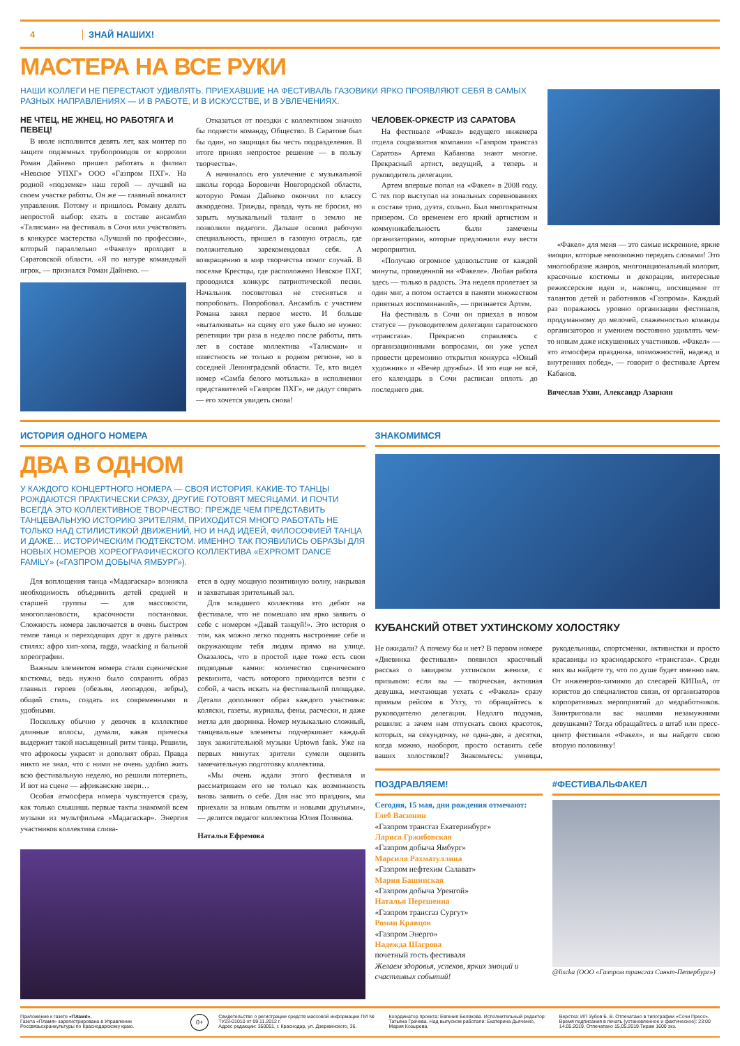4 ЗНАЙ НАШИХ!
МАСТЕРА НА ВСЕ РУКИ
НАШИ КОЛЛЕГИ НЕ ПЕРЕСТАЮТ УДИВЛЯТЬ. ПРИЕХАВШИЕ НА ФЕСТИВАЛЬ ГАЗОВИКИ ЯРКО ПРОЯВЛЯЮТ СЕБЯ В САМЫХ РАЗНЫХ НАПРАВЛЕНИЯХ — И В РАБОТЕ, И В ИСКУССТВЕ, И В УВЛЕЧЕНИЯХ.
НЕ ЧТЕЦ, НЕ ЖНЕЦ, НО РАБОТЯГА И ПЕВЕЦ!
В июле исполнится девять лет, как монтер по защите подземных трубопроводов от коррозии Роман Дайнеко пришел работать в филиал «Невское УПХГ» ООО «Газпром ПХГ». На родной «подземке» наш герой — лучший на своем участке работы. Он же — главный вокалист управления. Потому и пришлось Роману делать непростой выбор: ехать в составе ансамбля «Талисман» на фестиваль в Сочи или участвовать в конкурсе мастерства «Лучший по профессии», который параллельно «Факелу» проходит в Саратовской области. «Я по натуре командный игрок, — признался Роман Дайнеко. —
Отказаться от поездки с коллективом значило бы подвести команду, Общество. В Саратове был бы один, но защищал бы честь подразделения. В итоге принял непростое решение — в пользу творчества».
А начиналось его увлечение с музыкальной школы города Боровичи Новгородской области, которую Роман Дайнеко окончил по классу аккордеона. Трижды, правда, чуть не бросил, но зарыть музыкальный талант в землю не позволили педагоги. Дальше освоил рабочую специальность, пришел в газовую отрасль, где положительно зарекомендовал себя. А возвращению в мир творчества помог случай. В поселке Крестцы, где расположено Невское ПХГ, проводился конкурс патриотической песни. Начальник посоветовал не стесняться и попробовать. Попробовал. Ансамбль с участием Романа занял первое место. И больше «выталкивать» на сцену его уже было не нужно: репетиции три раза в неделю после работы, пять лет в составе коллектива «Талисман» и известность не только в родном регионе, но в соседней Ленинградской области. Те, кто видел номер «Самба белого мотылька» в исполнении представителей «Газпром ПХГ», не дадут соврать — его хочется увидеть снова!
ЧЕЛОВЕК-ОРКЕСТР ИЗ САРАТОВА
На фестивале «Факел» ведущего инженера отдела соцразвития компании «Газпром трансгаз Саратов» Артема Кабанова знают многие. Прекрасный артист, ведущий, а теперь и руководитель делегации.
Артем впервые попал на «Факел» в 2008 году. С тех пор выступал на зональных соревнованиях в составе трио, дуэта, сольно. Был многократным призером. Со временем его яркий артистизм и коммуникабельность были замечены организаторами, которые предложили ему вести мероприятия.
«Получаю огромное удовольствие от каждой минуты, проведенной на «Факеле». Любая работа здесь — только в радость. Эта неделя пролетает за один миг, а потом остается в памяти множеством приятных воспоминаний», — признается Артем.
На фестиваль в Сочи он приехал в новом статусе — руководителем делегации саратовского «трансгаза». Прекрасно справляясь с организационными вопросами, он уже успел провести церемонию открытия конкурса «Юный художник» и «Вечер дружбы». И это еще не всё, его календарь в Сочи расписан вплоть до последнего дня.
«Факел» для меня — это самые искренние, яркие эмоции, которые невозможно передать словами! Это многообразие жанров, многонациональный колорит, красочные костюмы и декорации, интересные режиссерские идеи и, наконец, восхищение от талантов детей и работников «Газпрома». Каждый раз поражаюсь уровню организации фестиваля, продуманному до мелочей, слаженностью команды организаторов и умением постоянно удивлять чем-то новым даже искушенных участников. «Факел» — это атмосфера праздника, возможностей, надежд и внутренних побед», — говорит о фестивале Артем Кабанов.
Вячеслав Ухин, Александр Азаркин
ИСТОРИЯ ОДНОГО НОМЕРА
ДВА В ОДНОМ
У КАЖДОГО КОНЦЕРТНОГО НОМЕРА — СВОЯ ИСТОРИЯ. КАКИЕ-ТО ТАНЦЫ РОЖДАЮТСЯ ПРАКТИЧЕСКИ СРАЗУ, ДРУГИЕ ГОТОВЯТ МЕСЯЦАМИ. И ПОЧТИ ВСЕГДА ЭТО КОЛЛЕКТИВНОЕ ТВОРЧЕСТВО: ПРЕЖДЕ ЧЕМ ПРЕДСТАВИТЬ ТАНЦЕВАЛЬНУЮ ИСТОРИЮ ЗРИТЕЛЯМ, ПРИХОДИТСЯ МНОГО РАБОТАТЬ НЕ ТОЛЬКО НАД СТИЛИСТИКОЙ ДВИЖЕНИЙ, НО И НАД ИДЕЕЙ, ФИЛОСОФИЕЙ ТАНЦА И ДАЖЕ… ИСТОРИЧЕСКИМ ПОДТЕКСТОМ. ИМЕННО ТАК ПОЯВИЛИСЬ ОБРАЗЫ ДЛЯ НОВЫХ НОМЕРОВ ХОРЕОГРАФИЧЕСКОГО КОЛЛЕКТИВА «EXPROMT DANCE FAMILY» («ГАЗПРОМ ДОБЫЧА ЯМБУРГ»).
Для воплощения танца «Мадагаскар» возникла необходимость объединить детей средней и старшей группы — для массовости, многоплановости, красочности постановки. Сложность номера заключается в очень быстром темпе танца и переходящих друг в друга разных стилях: афро хип-хопа, ragga, waacking и бальной хореографии.
Важным элементом номера стали сценические костюмы, ведь нужно было сохранить образ главных героев (обезьян, леопардов, зебры), общий стиль, создать их современными и удобными.
Поскольку обычно у девочек в коллективе длинные волосы, думали, какая прическа выдержит такой насыщенный ритм танца. Решили, что афрокосы украсят и дополнят образ. Правда никто не знал, что с ними не очень удобно жить всю фестивальную неделю, но решили потерпеть. И вот на сцене — африканские звери…
Особая атмосфера номера чувствуется сразу, как только слышишь первые такты знакомой всем музыки из мультфильма «Мадагаскар». Энергия участников коллектива слива-
ется в одну мощную позитивную волну, накрывая и захватывая зрительный зал.
Для младшего коллектива это дебют на фестивале, что не помешало им ярко заявить о себе с номером «Давай танцуй!». Это история о том, как можно легко поднять настроение себе и окружающим тебя людям прямо на улице. Оказалось, что в простой идее тоже есть свои подводные камни: количество сценического реквизита, часть которого приходится везти с собой, а часть искать на фестивальной площадке. Детали дополняют образ каждого участника: коляски, газеты, журналы, фены, расчески, и даже метла для дворника. Номер музыкально сложный, танцевальные элементы подчеркивает каждый звук зажигательной музыки Uptown fank. Уже на первых минутах зрители сумели оценить замечательную подготовку коллектива.
«Мы очень ждали этого фестиваля и рассматриваем его не только как возможность вновь заявить о себе. Для нас это праздник, мы приехали за новым опытом и новыми друзьями», — делится педагог коллектива Юлия Полякова.
Наталья Ефремова
ЗНАКОМИМСЯ
КУБАНСКИЙ ОТВЕТ УХТИНСКОМУ ХОЛОСТЯКУ
Не ожидали? А почему бы и нет? В первом номере «Дневника фестиваля» появился красочный рассказ о завидном ухтинском женихе, с призывом: если вы — творческая, активная девушка, мечтающая уехать с «Факела» сразу прямым рейсом в Ухту, то обращайтесь к руководителю делегации. Недолго подумав, решили: а зачем нам отпускать своих красоток, которых, на секундочку, не одна-две, а десятки, когда можно, наоборот, просто оставить себе ваших холостяков!? Знакомьтесь: умницы, рукодельницы, спортсменки, активистки и просто красавицы из краснодарского «трансгаза». Среди них вы найдете ту, что по душе будет именно вам. От инженеров-химиков до слесарей КИПиА, от юристов до специалистов связи, от организаторов корпоративных мероприятий до медработников. Заинтриговали вас нашими незамужними девушками? Тогда обращайтесь в штаб или пресс-центр фестиваля «Факел», и вы найдете свою вторую половинку!
ПОЗДРАВЛЯЕМ!
Сегодня, 15 мая, дни рождения отмечают:
Глеб Васюнин
«Газпром трансгаз Екатеринбург»
Лариса Гржибовская
«Газпром добыча Ямбург»
Марсиля Рахматуллина
«Газпром нефтехим Салават»
Мария Башинская
«Газпром добыча Уренгой»
Наталья Перешеина
«Газпром трансгаз Сургут»
Роман Кравцов
«Газпром Энерго»
Надежда Шагрова
почетный гость фестиваля
Желаем здоровья, успехов, ярких эмоций и счастливых событий!
#ФЕСТИВАЛЬФАКЕЛ
@liscka (ООО «Газпром трансгаз Санкт-Петербург»)
Приложение к газете «Пламя».
Газета «Пламя» зарегистрирована в Управлении Россвязьохранкультуры по Краснодарскому краю.
0+
Свидетельство о регистрации средств массовой информации ПИ № ТУ23-01010 от 09.11.2012 г.
Адрес редакции: 350051, г. Краснодар, ул. Дзержинского, 36.
Координатор проекта: Евгения Белякова. Исполнительный редактор: Татьяна Грачева. Над выпуском работали: Екатерина Дьяченко, Мария Козырева.
Верстка: ИП Зубов Б. В. Отпечатано в типографии «Сочи Пресс». Время подписания в печать (установленное и фактическое): 23:00 14.05.2019. Отпечатано 15.05.2019.Тираж 1600 экз.